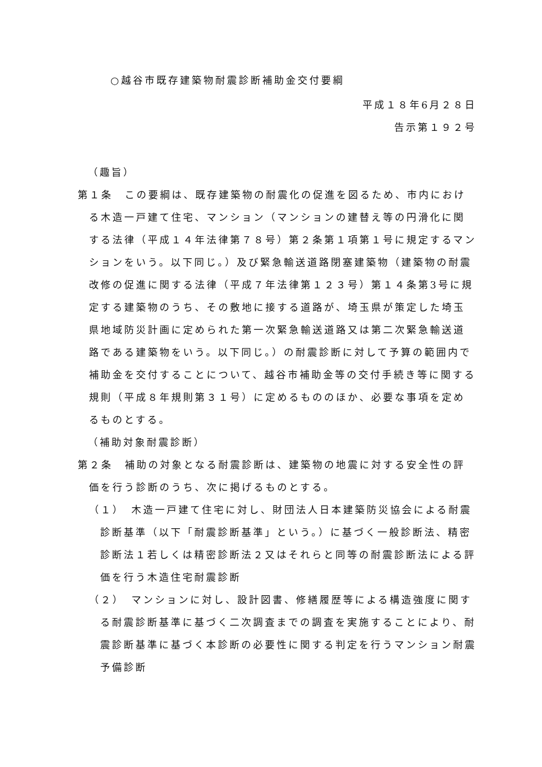○越谷市既存建築物耐震診断補助金交付要綱
平成１８年6月２８日
告示第１９２号
（趣旨）
第１条　この要綱は、既存建築物の耐震化の促進を図るため、市内における木造一戸建て住宅、マンション（マンションの建替え等の円滑化に関する法律（平成１４年法律第７８号）第２条第１項第１号に規定するマンションをいう。以下同じ。）及び緊急輸送道路閉塞建築物（建築物の耐震改修の促進に関する法律（平成７年法律第１２３号）第１４条第3号に規定する建築物のうち、その敷地に接する道路が、埼玉県が策定した埼玉県地域防災計画に定められた第一次緊急輸送道路又は第二次緊急輸送道路である建築物をいう。以下同じ。）の耐震診断に対して予算の範囲内で補助金を交付することについて、越谷市補助金等の交付手続き等に関する規則（平成８年規則第３１号）に定めるもののほか、必要な事項を定めるものとする。
（補助対象耐震診断）
第２条　補助の対象となる耐震診断は、建築物の地震に対する安全性の評価を行う診断のうち、次に掲げるものとする。
（１）　木造一戸建て住宅に対し、財団法人日本建築防災協会による耐震診断基準（以下「耐震診断基準」という。）に基づく一般診断法、精密診断法１若しくは精密診断法２又はそれらと同等の耐震診断法による評価を行う木造住宅耐震診断
（２）　マンションに対し、設計図書、修繕履歴等による構造強度に関する耐震診断基準に基づく二次調査までの調査を実施することにより、耐震診断基準に基づく本診断の必要性に関する判定を行うマンション耐震予備診断